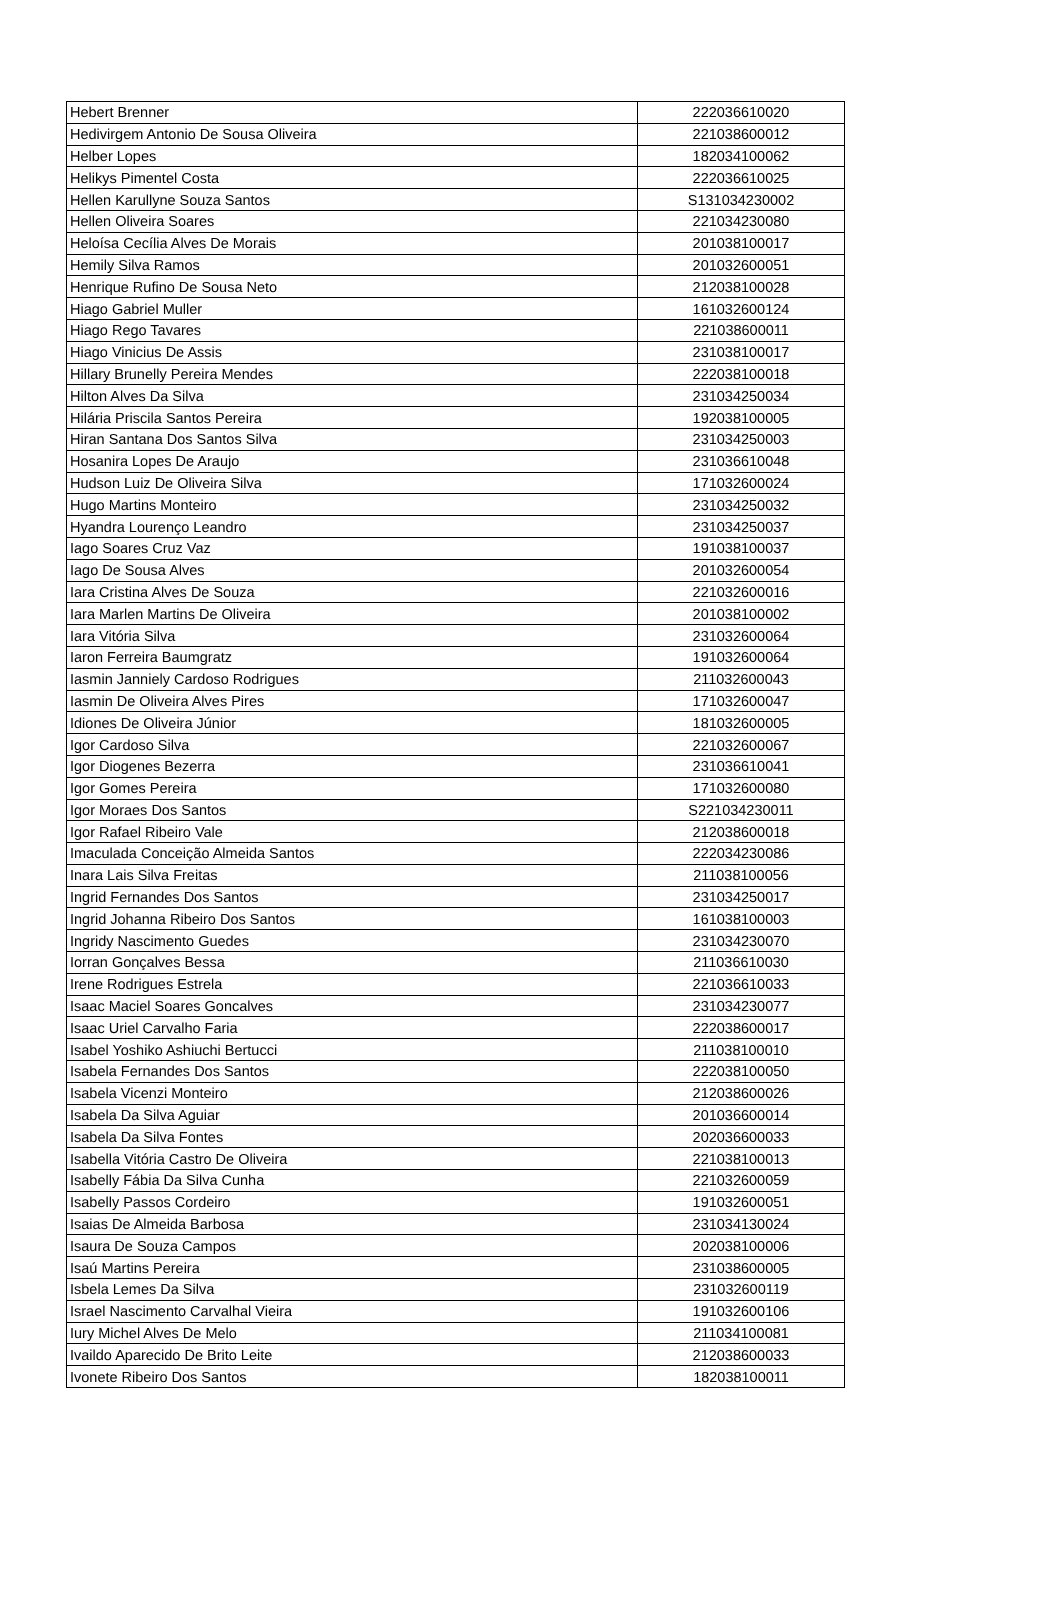| Hebert Brenner | 222036610020 |
| Hedivirgem Antonio De Sousa Oliveira | 221038600012 |
| Helber Lopes | 182034100062 |
| Helikys Pimentel Costa | 222036610025 |
| Hellen Karullyne Souza Santos | S131034230002 |
| Hellen Oliveira Soares | 221034230080 |
| Heloísa Cecília Alves De Morais | 201038100017 |
| Hemily Silva Ramos | 201032600051 |
| Henrique Rufino De Sousa Neto | 212038100028 |
| Hiago Gabriel Muller | 161032600124 |
| Hiago Rego Tavares | 221038600011 |
| Hiago Vinicius De Assis | 231038100017 |
| Hillary Brunelly Pereira Mendes | 222038100018 |
| Hilton Alves Da Silva | 231034250034 |
| Hilária Priscila Santos Pereira | 192038100005 |
| Hiran Santana Dos Santos Silva | 231034250003 |
| Hosanira Lopes De Araujo | 231036610048 |
| Hudson Luiz De Oliveira Silva | 171032600024 |
| Hugo Martins Monteiro | 231034250032 |
| Hyandra Lourenço Leandro | 231034250037 |
| Iago Soares Cruz Vaz | 191038100037 |
| Iago De Sousa Alves | 201032600054 |
| Iara Cristina Alves De Souza | 221032600016 |
| Iara Marlen Martins De Oliveira | 201038100002 |
| Iara Vitória Silva | 231032600064 |
| Iaron Ferreira Baumgratz | 191032600064 |
| Iasmin Janniely Cardoso Rodrigues | 211032600043 |
| Iasmin De Oliveira Alves Pires | 171032600047 |
| Idiones De Oliveira Júnior | 181032600005 |
| Igor Cardoso Silva | 221032600067 |
| Igor Diogenes Bezerra | 231036610041 |
| Igor Gomes Pereira | 171032600080 |
| Igor Moraes Dos Santos | S221034230011 |
| Igor Rafael Ribeiro Vale | 212038600018 |
| Imaculada Conceição Almeida Santos | 222034230086 |
| Inara Lais Silva Freitas | 211038100056 |
| Ingrid Fernandes Dos Santos | 231034250017 |
| Ingrid Johanna Ribeiro Dos Santos | 161038100003 |
| Ingridy Nascimento Guedes | 231034230070 |
| Iorran Gonçalves Bessa | 211036610030 |
| Irene Rodrigues Estrela | 221036610033 |
| Isaac Maciel Soares Goncalves | 231034230077 |
| Isaac Uriel Carvalho Faria | 222038600017 |
| Isabel Yoshiko Ashiuchi Bertucci | 211038100010 |
| Isabela Fernandes Dos Santos | 222038100050 |
| Isabela Vicenzi Monteiro | 212038600026 |
| Isabela Da Silva Aguiar | 201036600014 |
| Isabela Da Silva Fontes | 202036600033 |
| Isabella Vitória Castro De Oliveira | 221038100013 |
| Isabelly Fábia Da Silva Cunha | 221032600059 |
| Isabelly Passos Cordeiro | 191032600051 |
| Isaias De Almeida Barbosa | 231034130024 |
| Isaura De Souza Campos | 202038100006 |
| Isaú Martins Pereira | 231038600005 |
| Isbela Lemes Da Silva | 231032600119 |
| Israel Nascimento Carvalhal Vieira | 191032600106 |
| Iury Michel Alves De Melo | 211034100081 |
| Ivaildo Aparecido De Brito Leite | 212038600033 |
| Ivonete Ribeiro Dos Santos | 182038100011 |